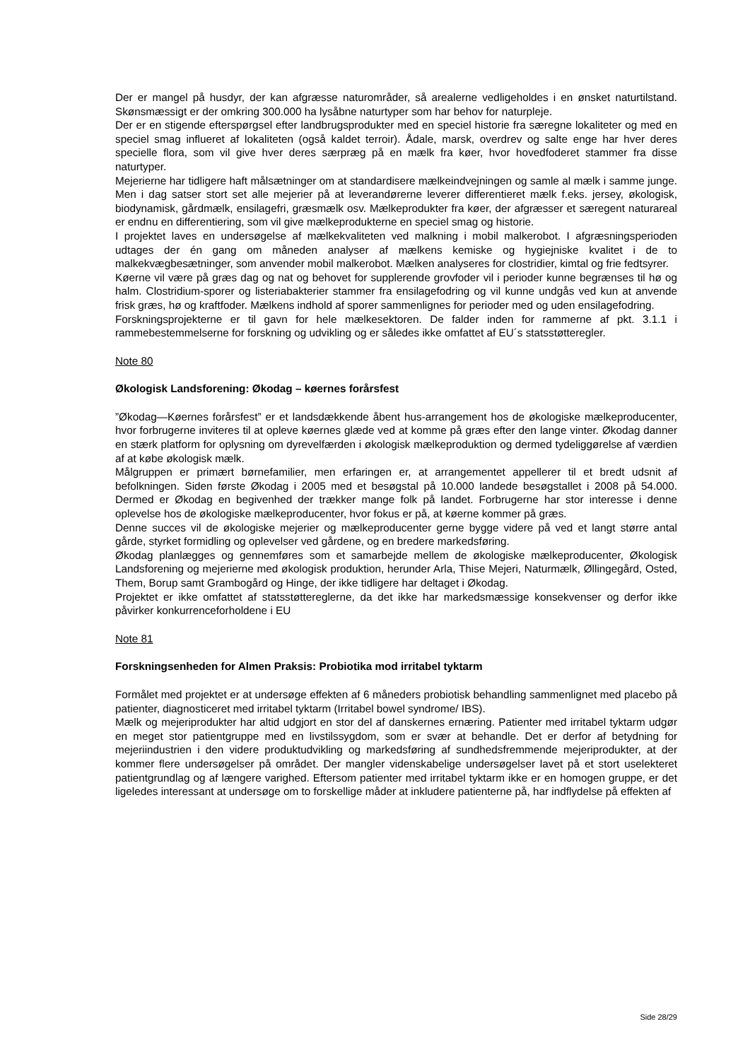Der er mangel på husdyr, der kan afgræsse naturområder, så arealerne vedligeholdes i en ønsket naturtilstand. Skønsmæssigt er der omkring 300.000 ha lysåbne naturtyper som har behov for naturpleje.
Der er en stigende efterspørgsel efter landbrugsprodukter med en speciel historie fra særegne lokaliteter og med en speciel smag influeret af lokaliteten (også kaldet terroir). Ådale, marsk, overdrev og salte enge har hver deres specielle flora, som vil give hver deres særpræg på en mælk fra køer, hvor hovedfoderet stammer fra disse naturtyper.
Mejerierne har tidligere haft målsætninger om at standardisere mælkeindvejningen og samle al mælk i samme junge. Men i dag satser stort set alle mejerier på at leverandørerne leverer differentieret mælk f.eks. jersey, økologisk, biodynamisk, gårdmælk, ensilagefri, græsmælk osv. Mælkeprodukter fra køer, der afgræsser et særegent naturareal er endnu en differentiering, som vil give mælkeprodukterne en speciel smag og historie.
I projektet laves en undersøgelse af mælkekvaliteten ved malkning i mobil malkerobot. I afgræsningsperioden udtages der én gang om måneden analyser af mælkens kemiske og hygiejniske kvalitet i de to malkekvægbesætninger, som anvender mobil malkerobot. Mælken analyseres for clostridier, kimtal og frie fedtsyrer.
Køerne vil være på græs dag og nat og behovet for supplerende grovfoder vil i perioder kunne begrænses til hø og halm. Clostridium-sporer og listeriabakterier stammer fra ensilagefodring og vil kunne undgås ved kun at anvende frisk græs, hø og kraftfoder. Mælkens indhold af sporer sammenlignes for perioder med og uden ensilagefodring.
Forskningsprojekterne er til gavn for hele mælkesektoren. De falder inden for rammerne af pkt. 3.1.1 i rammebestemmelserne for forskning og udvikling og er således ikke omfattet af EU´s statsstøtteregler.
Note 80
Økologisk Landsforening: Økodag – køernes forårsfest
”Økodag—Køernes forårsfest” er et landsdækkende åbent hus-arrangement hos de økologiske mælkeproducenter, hvor forbrugerne inviteres til at opleve køernes glæde ved at komme på græs efter den lange vinter. Økodag danner en stærk platform for oplysning om dyrevelfærden i økologisk mælkeproduktion og dermed tydeliggørelse af værdien af at købe økologisk mælk.
Målgruppen er primært børnefamilier, men erfaringen er, at arrangementet appellerer til et bredt udsnit af befolkningen. Siden første Økodag i 2005 med et besøgstal på 10.000 landede besøgstallet i 2008 på 54.000. Dermed er Økodag en begivenhed der trækker mange folk på landet. Forbrugerne har stor interesse i denne oplevelse hos de økologiske mælkeproducenter, hvor fokus er på, at køerne kommer på græs.
Denne succes vil de økologiske mejerier og mælkeproducenter gerne bygge videre på ved et langt større antal gårde, styrket formidling og oplevelser ved gårdene, og en bredere markedsføring.
Økodag planlægges og gennemføres som et samarbejde mellem de økologiske mælkeproducenter, Økologisk Landsforening og mejerierne med økologisk produktion, herunder Arla, Thise Mejeri, Naturmælk, Øllingegård, Osted, Them, Borup samt Grambogård og Hinge, der ikke tidligere har deltaget i Økodag.
Projektet er ikke omfattet af statsstøttereglerne, da det ikke har markedsmæssige konsekvenser og derfor ikke påvirker konkurrenceforholdene i EU
Note 81
Forskningsenheden for Almen Praksis: Probiotika mod irritabel tyktarm
Formålet med projektet er at undersøge effekten af 6 måneders probiotisk behandling sammenlignet med placebo på patienter, diagnosticeret med irritabel tyktarm (Irritabel bowel syndrome/ IBS).
Mælk og mejeriprodukter har altid udgjort en stor del af danskernes ernæring. Patienter med irritabel tyktarm udgør en meget stor patientgruppe med en livstilssygdom, som er svær at behandle. Det er derfor af betydning for mejeriindustrien i den videre produktudvikling og markedsføring af sundhedsfremmende mejeriprodukter, at der kommer flere undersøgelser på området. Der mangler videnskabelige undersøgelser lavet på et stort uselekteret patientgrundlag og af længere varighed. Eftersom patienter med irritabel tyktarm ikke er en homogen gruppe, er det ligeledes interessant at undersøge om to forskellige måder at inkludere patienterne på, har indflydelse på effekten af
Side 28/29